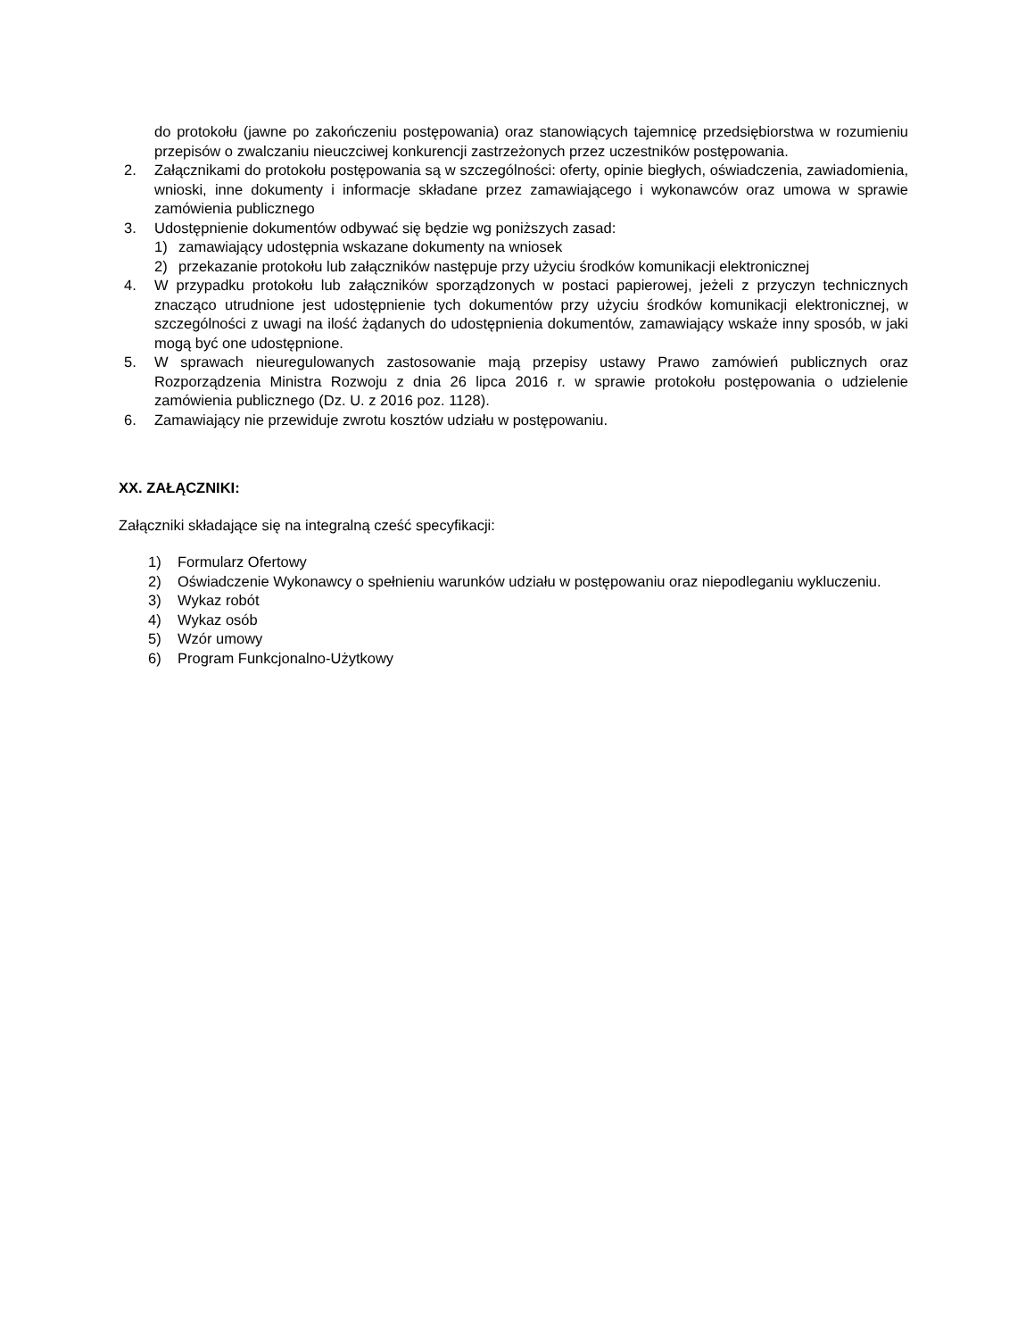do protokołu (jawne po zakończeniu postępowania) oraz stanowiących tajemnicę przedsiębiorstwa w rozumieniu przepisów o zwalczaniu nieuczciwej konkurencji zastrzeżonych przez uczestników postępowania.
2. Załącznikami do protokołu postępowania są w szczególności: oferty, opinie biegłych, oświadczenia, zawiadomienia, wnioski, inne dokumenty i informacje składane przez zamawiającego i wykonawców oraz umowa w sprawie zamówienia publicznego
3. Udostępnienie dokumentów odbywać się będzie wg poniższych zasad:
1) zamawiający udostępnia wskazane dokumenty na wniosek
2) przekazanie protokołu lub załączników następuje przy użyciu środków komunikacji elektronicznej
4. W przypadku protokołu lub załączników sporządzonych w postaci papierowej, jeżeli z przyczyn technicznych znacząco utrudnione jest udostępnienie tych dokumentów przy użyciu środków komunikacji elektronicznej, w szczególności z uwagi na ilość żądanych do udostępnienia dokumentów, zamawiający wskaże inny sposób, w jaki mogą być one udostępnione.
5. W sprawach nieuregulowanych zastosowanie mają przepisy ustawy Prawo zamówień publicznych oraz Rozporządzenia Ministra Rozwoju z dnia 26 lipca 2016 r. w sprawie protokołu postępowania o udzielenie zamówienia publicznego (Dz. U. z 2016 poz. 1128).
6. Zamawiający nie przewiduje zwrotu kosztów udziału w postępowaniu.
XX. ZAŁĄCZNIKI:
Załączniki składające się na integralną cześć specyfikacji:
1) Formularz Ofertowy
2) Oświadczenie Wykonawcy o spełnieniu warunków udziału w postępowaniu oraz niepodleganiu wykluczeniu.
3) Wykaz robót
4) Wykaz osób
5) Wzór umowy
6) Program Funkcjonalno-Użytkowy